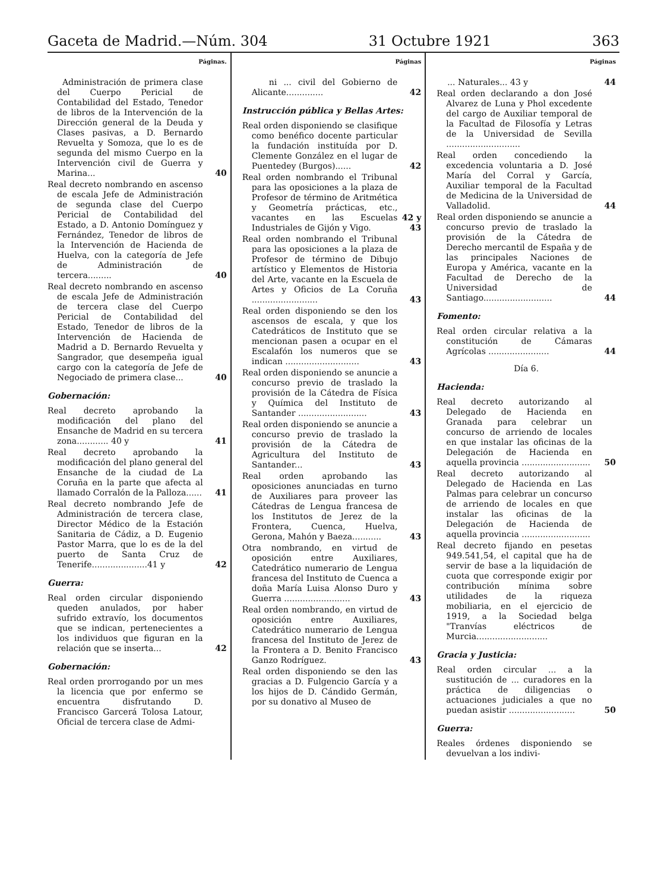Gaceta de Madrid.—Núm. 304 31 Octubre 1921 363
Páginas.
Administración de primera clase del Cuerpo Pericial de Contabilidad del Estado, Tenedor de libros de la Intervención de la Dirección general de la Deuda y Clases pasivas, a D. Bernardo Revuelta y Somoza, que lo es de segunda del mismo Cuerpo en la Intervención civil de Guerra y Marina...
40
Real decreto nombrando en ascenso de escala Jefe de Administración de segunda clase del Cuerpo Pericial de Contabilidad del Estado, a D. Antonio Domínguez y Fernández, Tenedor de libros de la Intervención de Hacienda de Huelva, con la categoría de Jefe de Administración de tercera.........
40
Real decreto nombrando en ascenso de escala Jefe de Administración de tercera clase del Cuerpo Pericial de Contabilidad del Estado, Tenedor de libros de la Intervención de Hacienda de Madrid a D. Bernardo Revuelta y Sangrador, que desempeña igual cargo con la categoría de Jefe de Negociado de primera clase...
40
Gobernación:
Real decreto aprobando la modificación del plano del Ensanche de Madrid en su tercera zona............ 40 y
41
Real decreto aprobando la modificación del plano general del Ensanche de la ciudad de La Coruña en la parte que afecta al llamado Corralón de la Palloza......
41
Real decreto nombrando Jefe de Administración de tercera clase, Director Médico de la Estación Sanitaria de Cádiz, a D. Eugenio Pastor Marra, que lo es de la del puerto de Santa Cruz de Tenerife.....................41 y
42
Guerra:
Real orden circular disponiendo queden anulados, por haber sufrido extravío, los documentos que se indican, pertenecientes a los individuos que figuran en la relación que se inserta...
42
Gobernación:
Real orden prorrogando por un mes la licencia que por enfermo se encuentra disfrutando D. Francisco Gar­cerá Tolosa Latour, Oficial de tercera clase de Admi-
Páginas
ni ... civil del Gobierno de Alicante..............
42
Instrucción pública y Bellas Artes:
Real orden disponiendo se clasifique como benéfico docente particular la fundación instituída por D. Clemente González en el lugar de Puentedey (Burgos)......
42
Real orden nombrando el Tribunal para las oposiciones a la plaza de Profesor de término de Aritmética y Geometría prácticas, etc., vacantes en las Escuelas Industriales de Gijón y Vigo.
42 y 43
Real orden nombrando el Tribunal para las oposiciones a la plaza de Profesor de término de Dibujo artístico y Elementos de Historia del Arte, vacante en la Escuela de Artes y Oficios de La Coruña .........................
43
Real orden disponiendo se den los ascensos de escala, y que los Catedráticos de Instituto que se mencionan pasen a ocupar en el Escalafón los numeros que se indican ............................
43
Real orden disponiendo se anuncie a concurso previo de traslado la provisión de la Cátedra de Física y Química del Instituto de Santander ..........................
43
Real orden disponiendo se anuncie a concurso previo de traslado la provisión de la Cátedra de Agricultura del Instituto de Santander...
43
Real orden aprobando las oposiciones anunciadas en turno de Auxiliares para proveer las Cátedras de Lengua francesa de los Institutos de Jerez de la Frontera, Cuenca, Huelva, Gerona, Mahón y Baeza...........
43
Otra nombrando, en virtud de oposición entre Auxiliares, Catedrático numerario de Lengua francesa del Instituto de Cuenca a doña María Luisa Alonso Duro y Guerra .........................
43
Real orden nombrando, en virtud de oposición entre Auxiliares, Catedrático numerario de Lengua francesa del Instituto de Jerez de la Frontera a D. Benito Francisco Ganzo Rodríguez.
43
Real orden disponiendo se den las gracias a D. Fulgencio García y a los hijos de D. Cándido Germán, por su donativo al Museo de
Páginas
... Naturales... 43 y 44
Real orden declarando a don José Alvarez de Luna y Phol excedente del cargo de Auxiliar temporal de la Facultad de Filosofía y Letras de la Universidad de Sevilla ............................
Real orden concediendo la excedencia voluntaria a D. José María del Corral y García, Auxiliar temporal de la Facultad de Medicina de la Universidad de Valladolid.
44
Real orden disponiendo se anuncie a concurso previo de traslado la provisión de la Cátedra de Derecho mercantil de España y de las principales Naciones de Europa y América, vacante en la Facultad de Derecho de la Universidad de Santiago..........................
44
Fomento:
Real orden circular relativa a la constitución de Cámaras Agrícolas .......................
44
Día 6.
Hacienda:
Real decreto autorizando al Delegado de Hacienda en Granada para celebrar un concurso de arriendo de locales en que instalar las oficinas de la Delegación de Hacienda en aquella provincia ..........................
50
Real decreto autorizando al Delegado de Hacienda en Las Palmas para celebrar un concurso de arriendo de locales en que instalar las oficinas de la Delegación de Hacienda de aquella provincia ..........................
Real decreto fijando en pesetas 949.541,54, el capital que ha de servir de base a la liquidación de cuota que corresponde exigir por contribución mínima sobre utilidades de la riqueza mobiliaria, en el ejercicio de 1919, a la Sociedad belga "Tranvías eléctricos de Murcia...........................
Gracia y Justicia:
Real orden circular ... a la sustitución de ... curadores en la práctica de diligencias o actuaciones judiciales a que no puedan asistir .........................
50
Guerra:
Reales órdenes disponiendo se devuelvan a los indivi-